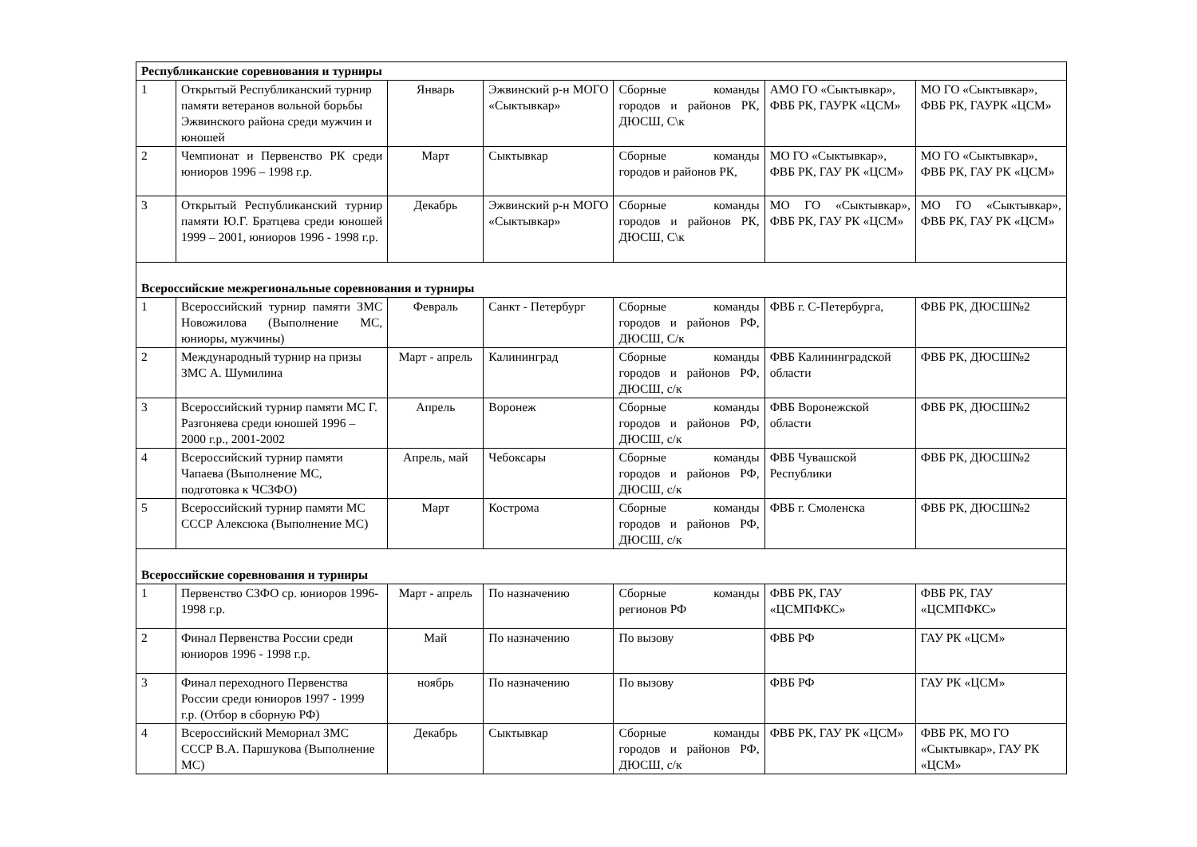| Республиканские соревнования и турниры | | | | | | |
| 1 | Открытый Республиканский турнир памяти ветеранов вольной борьбы Эжвинского района среди мужчин и юношей | Январь | Эжвинский р-н МОГО «Сыктывкар» | Сборные команды городов и районов РК, ДЮСШ, С\к | АМО ГО «Сыктывкар», ФВБ РК, ГАУРК «ЦСМ» | МО ГО «Сыктывкар», ФВБ РК, ГАУРК «ЦСМ» |
| 2 | Чемпионат и Первенство РК среди юниоров 1996 – 1998 г.р. | Март | Сыктывкар | Сборные команды городов и районов РК, | МО ГО «Сыктывкар», ФВБ РК, ГАУ РК «ЦСМ» | МО ГО «Сыктывкар», ФВБ РК, ГАУ РК «ЦСМ» |
| 3 | Открытый Республиканский турнир памяти Ю.Г. Братцева среди юношей 1999 – 2001, юниоров 1996 - 1998 г.р. | Декабрь | Эжвинский р-н МОГО «Сыктывкар» | Сборные команды городов и районов РК, ДЮСШ, С\к | МО ГО «Сыктывкар», ФВБ РК, ГАУ РК «ЦСМ» | МО ГО «Сыктывкар», ФВБ РК, ГАУ РК «ЦСМ» |
| Всероссийские межрегиональные соревнования и турниры | | | | | | |
| 1 | Всероссийский турнир памяти ЗМС Новожилова (Выполнение МС, юниоры, мужчины) | Февраль | Санкт - Петербург | Сборные команды городов и районов РФ, ДЮСШ, С/к | ФВБ г. С-Петербурга, | ФВБ РК, ДЮСШ№2 |
| 2 | Международный турнир на призы ЗМС А. Шумилина | Март - апрель | Калининград | Сборные команды городов и районов РФ, ДЮСШ, с/к | ФВБ Калининградской области | ФВБ РК, ДЮСШ№2 |
| 3 | Всероссийский турнир памяти МС Г. Разгоняева среди юношей 1996 – 2000 г.р., 2001-2002 | Апрель | Воронеж | Сборные команды городов и районов РФ, ДЮСШ, с/к | ФВБ Воронежской области | ФВБ РК, ДЮСШ№2 |
| 4 | Всероссийский турнир памяти Чапаева (Выполнение МС, подготовка к ЧСЗФО) | Апрель, май | Чебоксары | Сборные команды городов и районов РФ, ДЮСШ, с/к | ФВБ Чувашской Республики | ФВБ РК, ДЮСШ№2 |
| 5 | Всероссийский турнир памяти МС СССР Алексюка (Выполнение МС) | Март | Кострома | Сборные команды городов и районов РФ, ДЮСШ, с/к | ФВБ г. Смоленска | ФВБ РК, ДЮСШ№2 |
| Всероссийские соревнования и турниры | | | | | | |
| 1 | Первенство СЗФО ср. юниоров 1996-1998 г.р. | Март - апрель | По назначению | Сборные команды регионов РФ | ФВБ РК, ГАУ «ЦСМПФКС» | ФВБ РК, ГАУ «ЦСМПФКС» |
| 2 | Финал Первенства России среди юниоров 1996 - 1998 г.р. | Май | По назначению | По вызову | ФВБ РФ | ГАУ РК «ЦСМ» |
| 3 | Финал переходного Первенства России среди юниоров 1997 - 1999 г.р. (Отбор в сборную РФ) | ноябрь | По назначению | По вызову | ФВБ РФ | ГАУ РК «ЦСМ» |
| 4 | Всероссийский Мемориал ЗМС СССР В.А. Паршукова (Выполнение МС) | Декабрь | Сыктывкар | Сборные команды городов и районов РФ, ДЮСШ, с/к | ФВБ РК, ГАУ РК «ЦСМ» | ФВБ РК, МО ГО «Сыктывкар», ГАУ РК «ЦСМ» |